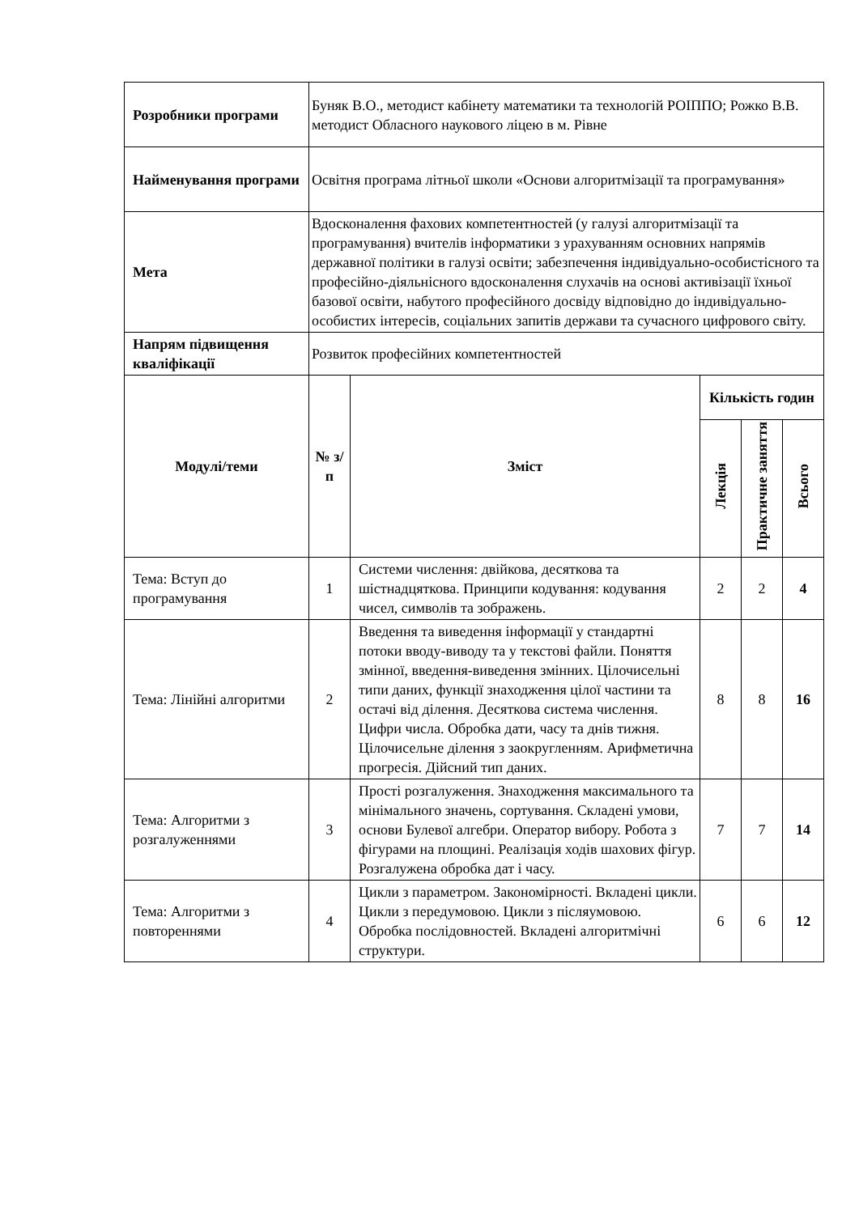| Розробники програми | Буняк В.О., методист кабінету математики та технологій РОІППО; Рожко В.В. методист Обласного наукового ліцею в м. Рівне | | | | |
| Найменування програми | Освітня програма літньої школи «Основи алгоритмізації та програмування» | | | | |
| Мета | Вдосконалення фахових компетентностей (у галузі алгоритмізації та програмування) вчителів інформатики з урахуванням основних напрямів державної політики в галузі освіти; забезпечення індивідуально-особистісного та професійно-діяльнісного вдосконалення слухачів на основі активізації їхньої базової освіти, набутого професійного досвіду відповідно до індивідуально-особистих інтересів, соціальних запитів держави та сучасного цифрового світу. | | | | |
| Напрям підвищення кваліфікації | Розвиток професійних компетентностей | | | | |
| Модулі/теми | № з/п | Зміст | Кількість годин | | |
| | | | Лекція | Практичне заняття | Всього |
| Тема: Вступ до програмування | 1 | Системи числення: двійкова, десяткова та шістнадцяткова. Принципи кодування: кодування чисел, символів та зображень. | 2 | 2 | 4 |
| Тема: Лінійні алгоритми | 2 | Введення та виведення інформації у стандартні потоки вводу-виводу та у текстові файли. Поняття змінної, введення-виведення змінних. Цілочисельні типи даних, функції знаходження цілої частини та остачі від ділення. Десяткова система числення. Цифри числа. Обробка дати, часу та днів тижня. Цілочисельне ділення з заокругленням. Арифметична прогресія. Дійсний тип даних. | 8 | 8 | 16 |
| Тема: Алгоритми з розгалуженнями | 3 | Прості розгалуження. Знаходження максимального та мінімального значень, сортування. Складені умови, основи Булевої алгебри. Оператор вибору. Робота з фігурами на площині. Реалізація ходів шахових фігур. Розгалужена обробка дат і часу. | 7 | 7 | 14 |
| Тема: Алгоритми з повтореннями | 4 | Цикли з параметром. Закономірності. Вкладені цикли. Цикли з передумовою. Цикли з післяумовою. Обробка послідовностей. Вкладені алгоритмічні структури. | 6 | 6 | 12 |